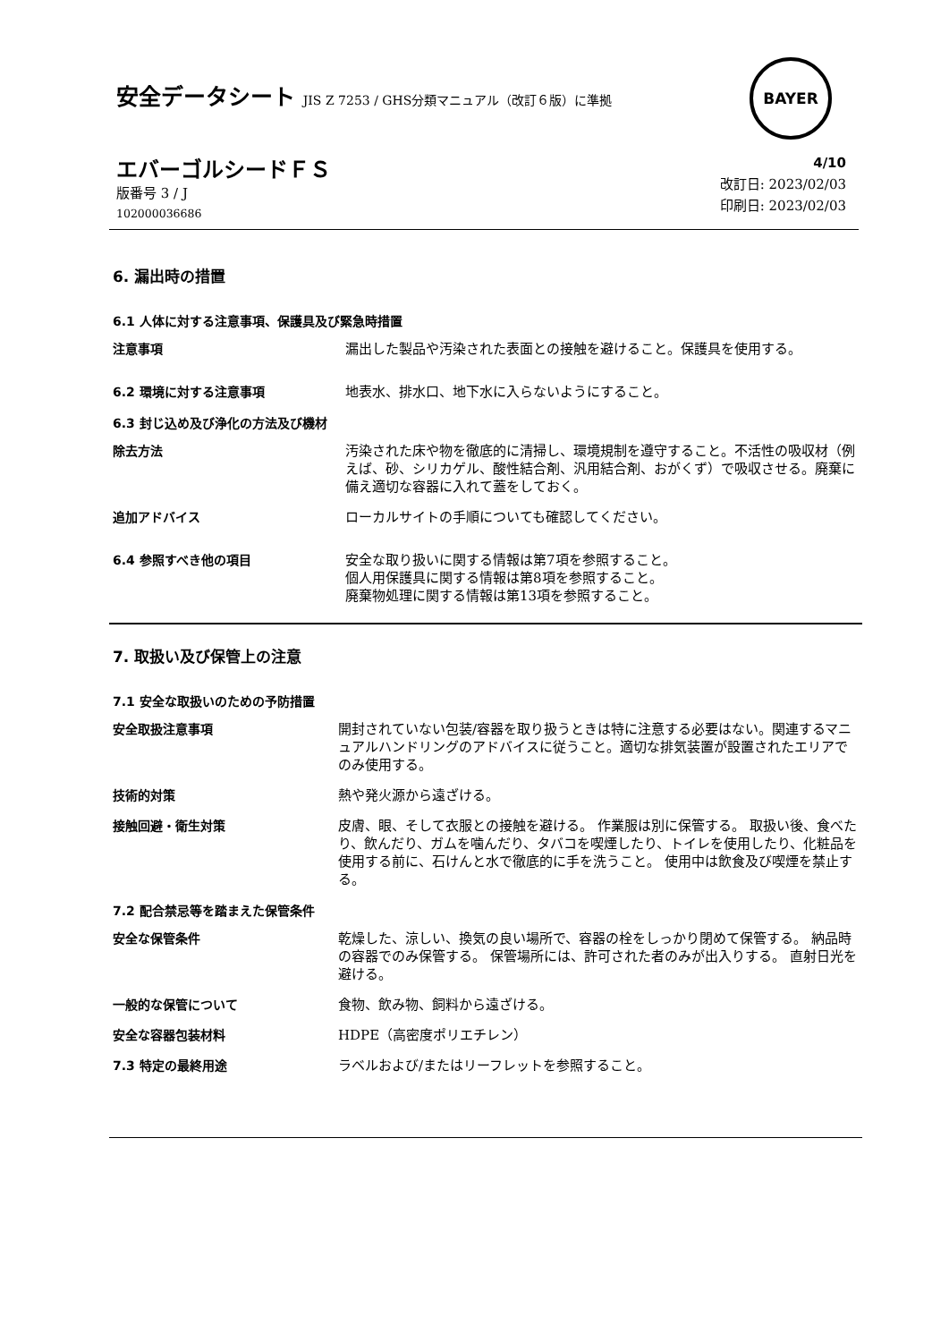安全データシート JIS Z 7253 / GHS分類マニュアル（改訂６版）に準拠
BAYER
エバーゴルシードＦＳ
版番号 3 / J
102000036686
4/10
改訂日: 2023/02/03
印刷日: 2023/02/03
6. 漏出時の措置
6.1 人体に対する注意事項、保護具及び緊急時措置
注意事項 漏出した製品や汚染された表面との接触を避けること。保護具を使用する。
6.2 環境に対する注意事項 地表水、排水口、地下水に入らないようにすること。
6.3 封じ込め及び浄化の方法及び機材
除去方法 汚染された床や物を徹底的に清掃し、環境規制を遵守すること。不活性の吸収材（例えば、砂、シリカゲル、酸性結合剤、汎用結合剤、おがくず）で吸収させる。廃棄に備え適切な容器に入れて蓋をしておく。
追加アドバイス ローカルサイトの手順についても確認してください。
6.4 参照すべき他の項目 安全な取り扱いに関する情報は第7項を参照すること。
個人用保護具に関する情報は第8項を参照すること。
廃棄物処理に関する情報は第13項を参照すること。
7. 取扱い及び保管上の注意
7.1 安全な取扱いのための予防措置
安全取扱注意事項 開封されていない包装/容器を取り扱うときは特に注意する必要はない。関連するマニュアルハンドリングのアドバイスに従うこと。適切な排気装置が設置されたエリアでのみ使用する。
技術的対策 熱や発火源から遠ざける。
接触回避・衛生対策 皮膚、眼、そして衣服との接触を避ける。 作業服は別に保管する。 取扱い後、食べたり、飲んだり、ガムを噛んだり、タバコを喫煙したり、トイレを使用したり、化粧品を使用する前に、石けんと水で徹底的に手を洗うこと。 使用中は飲食及び喫煙を禁止する。
7.2 配合禁忌等を踏まえた保管条件
安全な保管条件 乾燥した、涼しい、換気の良い場所で、容器の栓をしっかり閉めて保管する。 納品時の容器でのみ保管する。 保管場所には、許可された者のみが出入りする。 直射日光を避ける。
一般的な保管について 食物、飲み物、飼料から遠ざける。
安全な容器包装材料 HDPE（高密度ポリエチレン）
7.3 特定の最終用途 ラベルおよび/またはリーフレットを参照すること。